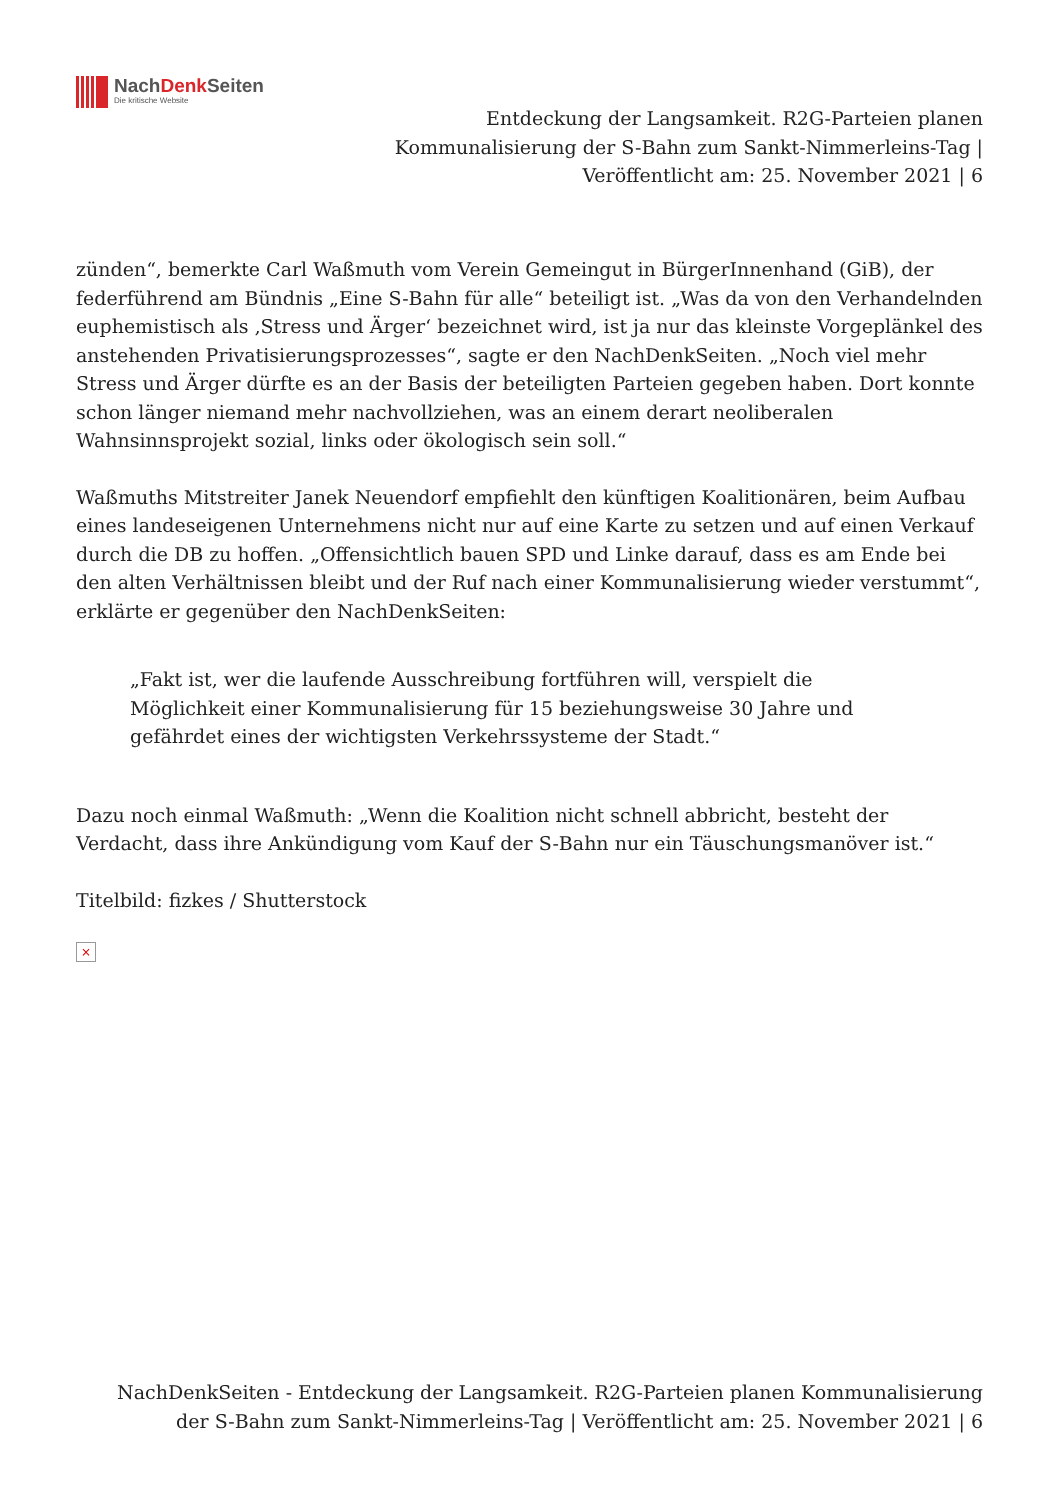NachDenk Seiten
Die kritische Website
Entdeckung der Langsamkeit. R2G-Parteien planen Kommunalisierung der S-Bahn zum Sankt-Nimmerleins-Tag | Veröffentlicht am: 25. November 2021 | 6
zünden“, bemerkte Carl Waßmuth vom Verein Gemeingut in BürgerInnenhand (GiB), der federführend am Bündnis „Eine S-Bahn für alle“ beteiligt ist. „Was da von den Verhandelnden euphemistisch als ‚Stress und Ärger‘ bezeichnet wird, ist ja nur das kleinste Vorgeplänkel des anstehenden Privatisierungsprozesses“, sagte er den NachDenkSeiten. „Noch viel mehr Stress und Ärger dürfte es an der Basis der beteiligten Parteien gegeben haben. Dort konnte schon länger niemand mehr nachvollziehen, was an einem derart neoliberalen Wahnsinnsprojekt sozial, links oder ökologisch sein soll.“
Waßmuths Mitstreiter Janek Neuendorf empfiehlt den künftigen Koalitionären, beim Aufbau eines landeseigenen Unternehmens nicht nur auf eine Karte zu setzen und auf einen Verkauf durch die DB zu hoffen. „Offensichtlich bauen SPD und Linke darauf, dass es am Ende bei den alten Verhältnissen bleibt und der Ruf nach einer Kommunalisierung wieder verstummt“, erklärte er gegenüber den NachDenkSeiten:
„Fakt ist, wer die laufende Ausschreibung fortführen will, verspielt die Möglichkeit einer Kommunalisierung für 15 beziehungsweise 30 Jahre und gefährdet eines der wichtigsten Verkehrssysteme der Stadt.“
Dazu noch einmal Waßmuth: „Wenn die Koalition nicht schnell abbricht, besteht der Verdacht, dass ihre Ankündigung vom Kauf der S-Bahn nur ein Täuschungsmanöver ist.“
Titelbild: fizkes / Shutterstock
×
NachDenkSeiten - Entdeckung der Langsamkeit. R2G-Parteien planen Kommunalisierung der S-Bahn zum Sankt-Nimmerleins-Tag | Veröffentlicht am: 25. November 2021 | 6